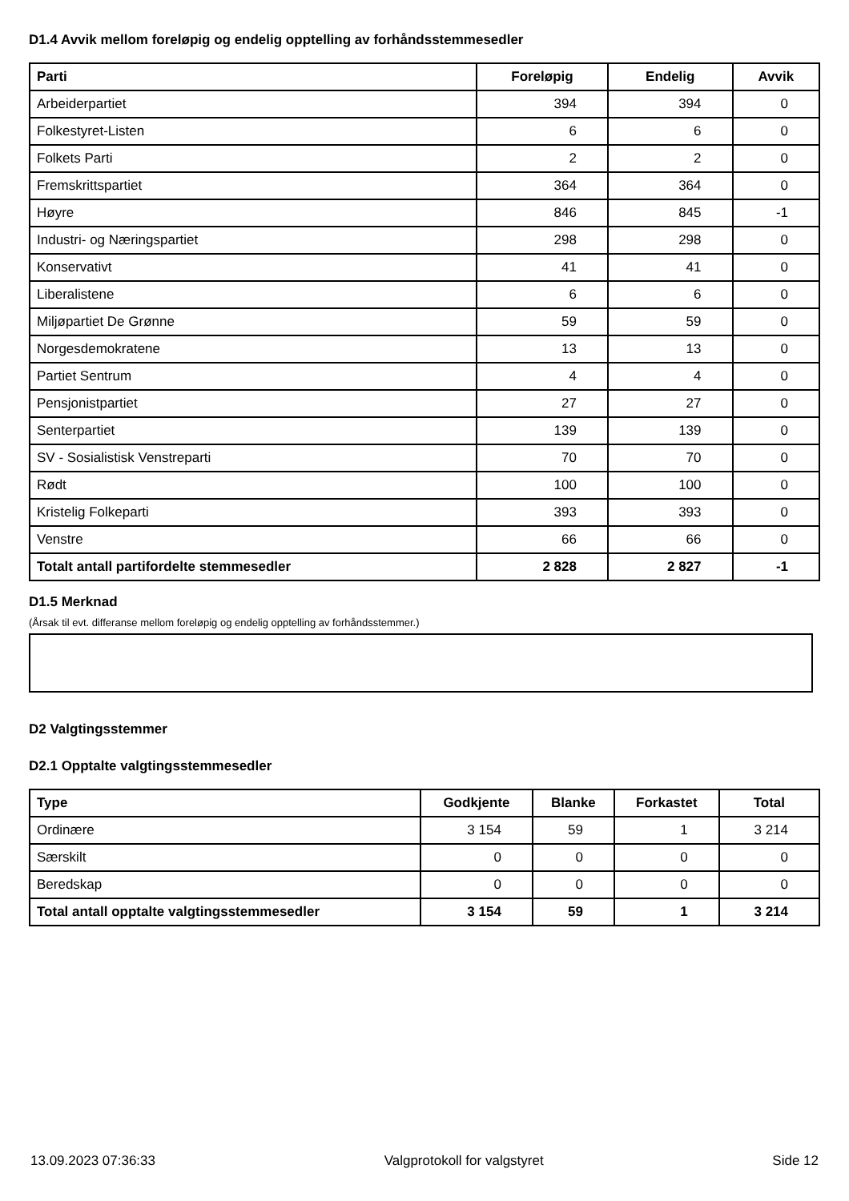D1.4 Avvik mellom foreløpig og endelig opptelling av forhåndsstemmesedler
| Parti | Foreløpig | Endelig | Avvik |
| --- | --- | --- | --- |
| Arbeiderpartiet | 394 | 394 | 0 |
| Folkestyret-Listen | 6 | 6 | 0 |
| Folkets Parti | 2 | 2 | 0 |
| Fremskrittspartiet | 364 | 364 | 0 |
| Høyre | 846 | 845 | -1 |
| Industri- og Næringspartiet | 298 | 298 | 0 |
| Konservativt | 41 | 41 | 0 |
| Liberalistene | 6 | 6 | 0 |
| Miljøpartiet De Grønne | 59 | 59 | 0 |
| Norgesdemokratene | 13 | 13 | 0 |
| Partiet Sentrum | 4 | 4 | 0 |
| Pensjonistpartiet | 27 | 27 | 0 |
| Senterpartiet | 139 | 139 | 0 |
| SV - Sosialistisk Venstreparti | 70 | 70 | 0 |
| Rødt | 100 | 100 | 0 |
| Kristelig Folkeparti | 393 | 393 | 0 |
| Venstre | 66 | 66 | 0 |
| Totalt antall partifordelte stemmesedler | 2 828 | 2 827 | -1 |
D1.5 Merknad
(Årsak til evt. differanse mellom foreløpig og endelig opptelling av forhåndsstemmer.)
D2 Valgtingsstemmer
D2.1 Opptalte valgtingsstemmesedler
| Type | Godkjente | Blanke | Forkastet | Total |
| --- | --- | --- | --- | --- |
| Ordinære | 3 154 | 59 | 1 | 3 214 |
| Særskilt | 0 | 0 | 0 | 0 |
| Beredskap | 0 | 0 | 0 | 0 |
| Total antall opptalte valgtingsstemmesedler | 3 154 | 59 | 1 | 3 214 |
13.09.2023 07:36:33 Valgprotokoll for valgstyret Side 12